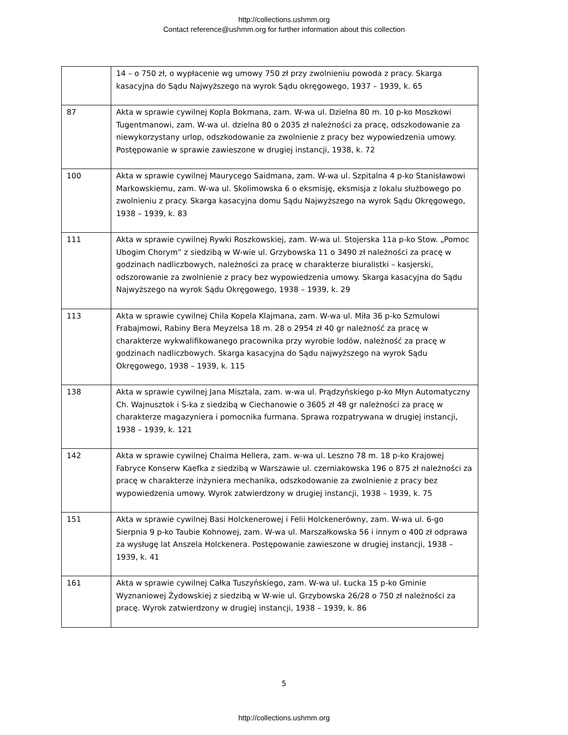http://collections.ushmm.org
Contact reference@ushmm.org for further information about this collection
| | 14 – o 750 zł, o wypłacenie wg umowy 750 zł przy zwolnieniu powoda z pracy. Skarga kasacyjna do Sądu Najwyższego na wyrok Sądu okręgowego, 1937 – 1939, k. 65 |
| 87 | Akta w sprawie cywilnej Kopla Bokmana, zam. W-wa ul. Dzielna 80 m. 10 p-ko Moszkowi Tugentmanowi, zam. W-wa ul. dzielna 80 o 2035 zł należności za pracę, odszkodowanie za niewykorzystany urlop, odszkodowanie za zwolnienie z pracy bez wypowiedzenia umowy. Postępowanie w sprawie zawieszone w drugiej instancji, 1938, k. 72 |
| 100 | Akta w sprawie cywilnej Maurycego Saidmana, zam. W-wa ul. Szpitalna 4 p-ko Stanisławowi Markowskiemu, zam. W-wa ul. Skolimowska 6 o eksmisję, eksmisja z lokalu służbowego po zwolnieniu z pracy. Skarga kasacyjna domu Sądu Najwyższego na wyrok Sądu Okręgowego, 1938 – 1939, k. 83 |
| 111 | Akta w sprawie cywilnej Rywki Roszkowskiej, zam. W-wa ul. Stojerska 11a p-ko Stow. „Pomoc Ubogim Chorym” z siedzibą w W-wie ul. Grzybowska 11 o 3490 zł należności za pracę w godzinach nadliczbowych, należności za pracę w charakterze biuralistki – kasjerski, odszorowanie za zwolnienie z pracy bez wypowiedzenia umowy. Skarga kasacyjna do Sądu Najwyższego na wyrok Sądu Okręgowego, 1938 – 1939, k. 29 |
| 113 | Akta w sprawie cywilnej Chila Kopela Klajmana, zam. W-wa ul. Miła 36 p-ko Szmulowi Frabajmowi, Rabiny Bera Meyzelsa 18 m. 28 o 2954 zł 40 gr należność za pracę w charakterze wykwalifikowanego pracownika przy wyrobie lodów, należność za pracę w godzinach nadliczbowych. Skarga kasacyjna do Sądu najwyższego na wyrok Sądu Okręgowego, 1938 – 1939, k. 115 |
| 138 | Akta w sprawie cywilnej Jana Misztala, zam. w-wa ul. Prądzyńskiego p-ko Młyn Automatyczny Ch. Wajnusztok i S-ka z siedzibą w Ciechanowie o 3605 zł 48 gr należności za pracę w charakterze magazyniera i pomocnika furmana. Sprawa rozpatrywana w drugiej instancji, 1938 – 1939, k. 121 |
| 142 | Akta w sprawie cywilnej Chaima Hellera, zam. w-wa ul. Leszno 78 m. 18 p-ko Krajowej Fabryce Konserw Kaefka z siedzibą w Warszawie ul. czerniakowska 196 o 875 zł należności za pracę w charakterze inżyniera mechanika, odszkodowanie za zwolnienie z pracy bez wypowiedzenia umowy. Wyrok zatwierdzony w drugiej instancji, 1938 – 1939, k. 75 |
| 151 | Akta w sprawie cywilnej Basi Holckenerowej i Felii Holckenerówny, zam. W-wa ul. 6-go Sierpnia 9 p-ko Taubie Kohnowej, zam. W-wa ul. Marszałkowska 56 i innym o 400 zł odprawa za wysługę lat Anszela Holckenera. Postępowanie zawieszone w drugiej instancji, 1938 – 1939, k. 41 |
| 161 | Akta w sprawie cywilnej Całka Tuszyńskiego, zam. W-wa ul. Łucka 15 p-ko Gminie Wyznaniowej Żydowskiej z siedzibą w W-wie ul. Grzybowska 26/28 o 750 zł należności za pracę. Wyrok zatwierdzony w drugiej instancji, 1938 – 1939, k. 86 |
5
http://collections.ushmm.org